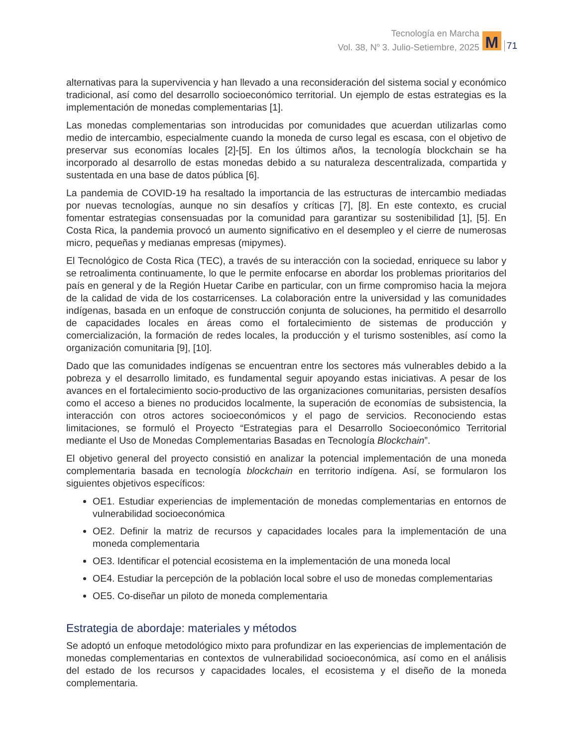Tecnología en Marcha
Vol. 38, N<sup>o</sup> 3. Julio-Setiembre, 2025
M
71
alternativas para la supervivencia y han llevado a una reconsideración del sistema social y económico tradicional, así como del desarrollo socioeconómico territorial. Un ejemplo de estas estrategias es la implementación de monedas complementarias [1].
Las monedas complementarias son introducidas por comunidades que acuerdan utilizarlas como medio de intercambio, especialmente cuando la moneda de curso legal es escasa, con el objetivo de preservar sus economías locales [2]-[5]. En los últimos años, la tecnología blockchain se ha incorporado al desarrollo de estas monedas debido a su naturaleza descentralizada, compartida y sustentada en una base de datos pública [6].
La pandemia de COVID-19 ha resaltado la importancia de las estructuras de intercambio mediadas por nuevas tecnologías, aunque no sin desafíos y críticas [7], [8]. En este contexto, es crucial fomentar estrategias consensuadas por la comunidad para garantizar su sostenibilidad [1], [5]. En Costa Rica, la pandemia provocó un aumento significativo en el desempleo y el cierre de numerosas micro, pequeñas y medianas empresas (mipymes).
El Tecnológico de Costa Rica (TEC), a través de su interacción con la sociedad, enriquece su labor y se retroalimenta continuamente, lo que le permite enfocarse en abordar los problemas prioritarios del país en general y de la Región Huetar Caribe en particular, con un firme compromiso hacia la mejora de la calidad de vida de los costarricenses. La colaboración entre la universidad y las comunidades indígenas, basada en un enfoque de construcción conjunta de soluciones, ha permitido el desarrollo de capacidades locales en áreas como el fortalecimiento de sistemas de producción y comercialización, la formación de redes locales, la producción y el turismo sostenibles, así como la organización comunitaria [9], [10].
Dado que las comunidades indígenas se encuentran entre los sectores más vulnerables debido a la pobreza y el desarrollo limitado, es fundamental seguir apoyando estas iniciativas. A pesar de los avances en el fortalecimiento socio-productivo de las organizaciones comunitarias, persisten desafíos como el acceso a bienes no producidos localmente, la superación de economías de subsistencia, la interacción con otros actores socioeconómicos y el pago de servicios. Reconociendo estas limitaciones, se formuló el Proyecto “Estrategias para el Desarrollo Socioeconómico Territorial mediante el Uso de Monedas Complementarias Basadas en Tecnología Blockchain”.
El objetivo general del proyecto consistió en analizar la potencial implementación de una moneda complementaria basada en tecnología blockchain en territorio indígena. Así, se formularon los siguientes objetivos específicos:
OE1. Estudiar experiencias de implementación de monedas complementarias en entornos de vulnerabilidad socioeconómica
OE2. Definir la matriz de recursos y capacidades locales para la implementación de una moneda complementaria
OE3. Identificar el potencial ecosistema en la implementación de una moneda local
OE4. Estudiar la percepción de la población local sobre el uso de monedas complementarias
OE5. Co-diseñar un piloto de moneda complementaria
Estrategia de abordaje: materiales y métodos
Se adoptó un enfoque metodológico mixto para profundizar en las experiencias de implementación de monedas complementarias en contextos de vulnerabilidad socioeconómica, así como en el análisis del estado de los recursos y capacidades locales, el ecosistema y el diseño de la moneda complementaria.